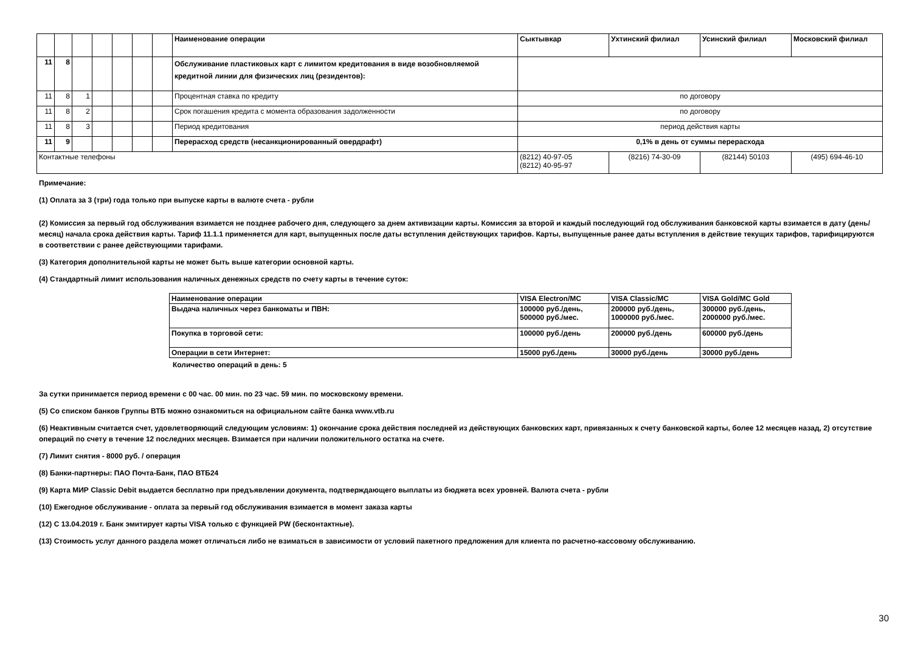| | | | | | | | Наименование операции | Сыктывкар | Ухтинский филиал | Усинский филиал | Московский филиал |
| 11 | 8 | | | | | | Обслуживание пластиковых карт с лимитом кредитования в виде возобновляемой кредитной линии для физических лиц (резидентов): | | | | |
| 11 | 8 | 1 | | | | | Процентная ставка по кредиту | по договору | | | |
| 11 | 8 | 2 | | | | | Срок погашения кредита с момента образования задолженности | по договору | | | |
| 11 | 8 | 3 | | | | | Период кредитования | период действия карты | | | |
| 11 | 9 | | | | | | Перерасход средств (несанкционированный овердрафт) | 0,1% в день от суммы перерасхода | | | |
| Контактные телефоны | | | | | | | | (8212) 40-97-05 (8212) 40-95-97 | (8216) 74-30-09 | (82144) 50103 | (495) 694-46-10 |
Примечание:
(1) Оплата за 3 (три) года только при выпуске карты в валюте счета - рубли
(2) Комиссия за первый год обслуживания взимается не позднее рабочего дня, следующего за днем активизации карты. Комиссия за второй и каждый последующий год обслуживания банковской карты взимается в дату (день/месяц) начала срока действия карты. Тариф 11.1.1 применяется для карт, выпущенных после даты вступления действующих тарифов. Карты, выпущенные ранее даты вступления в действие текущих тарифов, тарифицируются в соответствии с ранее действующими тарифами.
(3) Категория дополнительной карты не может быть выше категории основной карты.
(4) Стандартный лимит использования наличных денежных средств по счету карты в течение суток:
| Наименование операции | VISA Electron/MC | VISA Classic/MC | VISA Gold/MC Gold |
| Выдача наличных через банкоматы и ПВН: | 100000 руб./день, 500000 руб./мес. | 200000 руб./день, 1000000 руб./мес. | 300000 руб./день, 2000000 руб./мес. |
| Покупка в торговой сети: | 100000 руб./день | 200000 руб./день | 600000 руб./день |
| Операции в сети Интернет: | 15000 руб./день | 30000 руб./день | 30000 руб./день |
Количество операций в день: 5
За сутки принимается период времени с 00 час. 00 мин. по 23 час. 59 мин. по московскому времени.
(5) Со списком банков Группы ВТБ можно ознакомиться на официальном сайте банка www.vtb.ru
(6) Неактивным считается счет, удовлетворяющий следующим условиям: 1) окончание срока действия последней из действующих банковских карт, привязанных к счету банковской карты, более 12 месяцев назад, 2) отсутствие операций по счету в течение 12 последних месяцев. Взимается при наличии положительного остатка на счете.
(7) Лимит снятия - 8000 руб. / операция
(8) Банки-партнеры: ПАО Почта-Банк, ПАО ВТБ24
(9) Карта МИР Classic Debit выдается бесплатно при предъявлении документа, подтверждающего выплаты из бюджета всех уровней. Валюта счета - рубли
(10) Ежегодное обслуживание - оплата за первый год обслуживания взимается в момент заказа карты
(12) С 13.04.2019 г. Банк эмитирует карты VISA только с функцией PW (бесконтактные).
(13) Стоимость услуг данного раздела может отличаться либо не взиматься в зависимости от условий пакетного предложения для клиента по расчетно-кассовому обслуживанию.
30